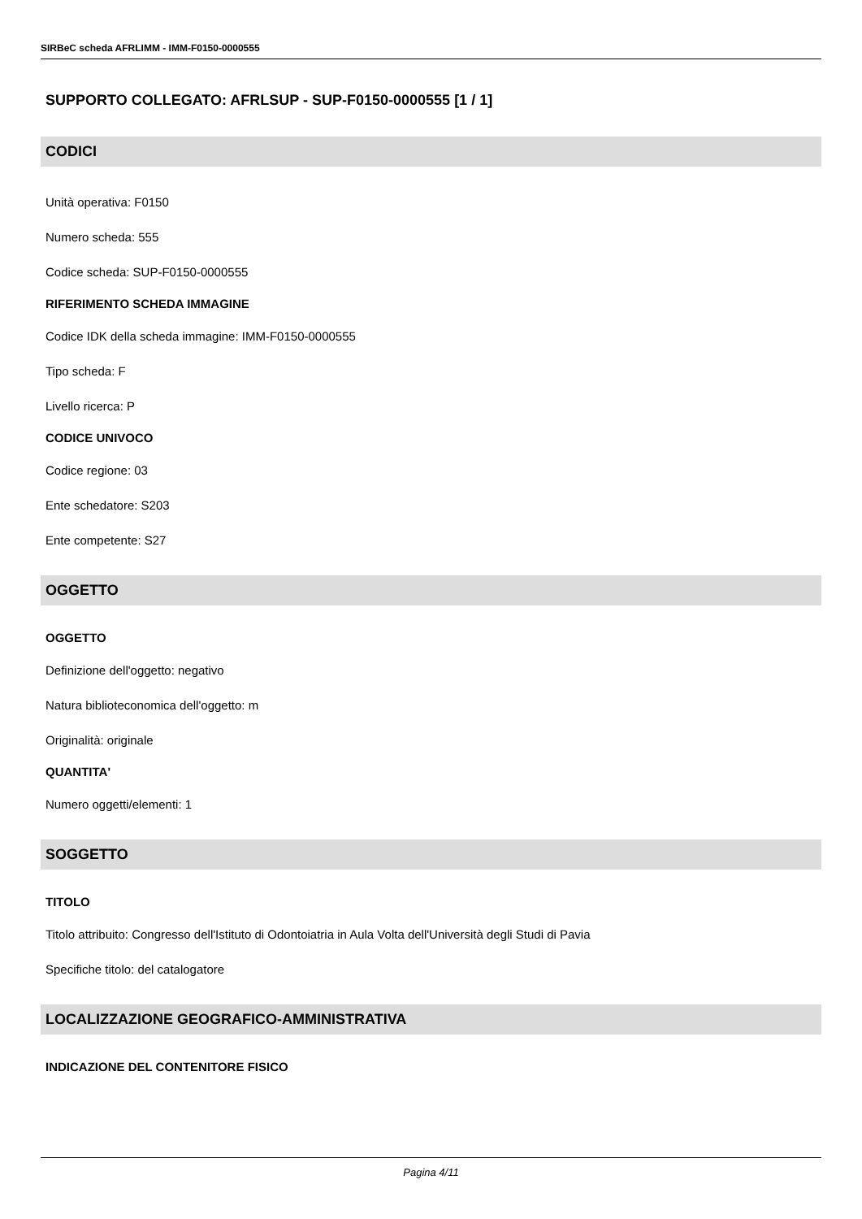SIRBeC scheda AFRLIMM - IMM-F0150-0000555
SUPPORTO COLLEGATO: AFRLSUP - SUP-F0150-0000555 [1 / 1]
CODICI
Unità operativa: F0150
Numero scheda: 555
Codice scheda: SUP-F0150-0000555
RIFERIMENTO SCHEDA IMMAGINE
Codice IDK della scheda immagine: IMM-F0150-0000555
Tipo scheda: F
Livello ricerca: P
CODICE UNIVOCO
Codice regione: 03
Ente schedatore: S203
Ente competente: S27
OGGETTO
OGGETTO
Definizione dell'oggetto: negativo
Natura biblioteconomica dell'oggetto: m
Originalità: originale
QUANTITA'
Numero oggetti/elementi: 1
SOGGETTO
TITOLO
Titolo attribuito: Congresso dell'Istituto di Odontoiatria in Aula Volta dell'Università degli Studi di Pavia
Specifiche titolo: del catalogatore
LOCALIZZAZIONE GEOGRAFICO-AMMINISTRATIVA
INDICAZIONE DEL CONTENITORE FISICO
Pagina 4/11